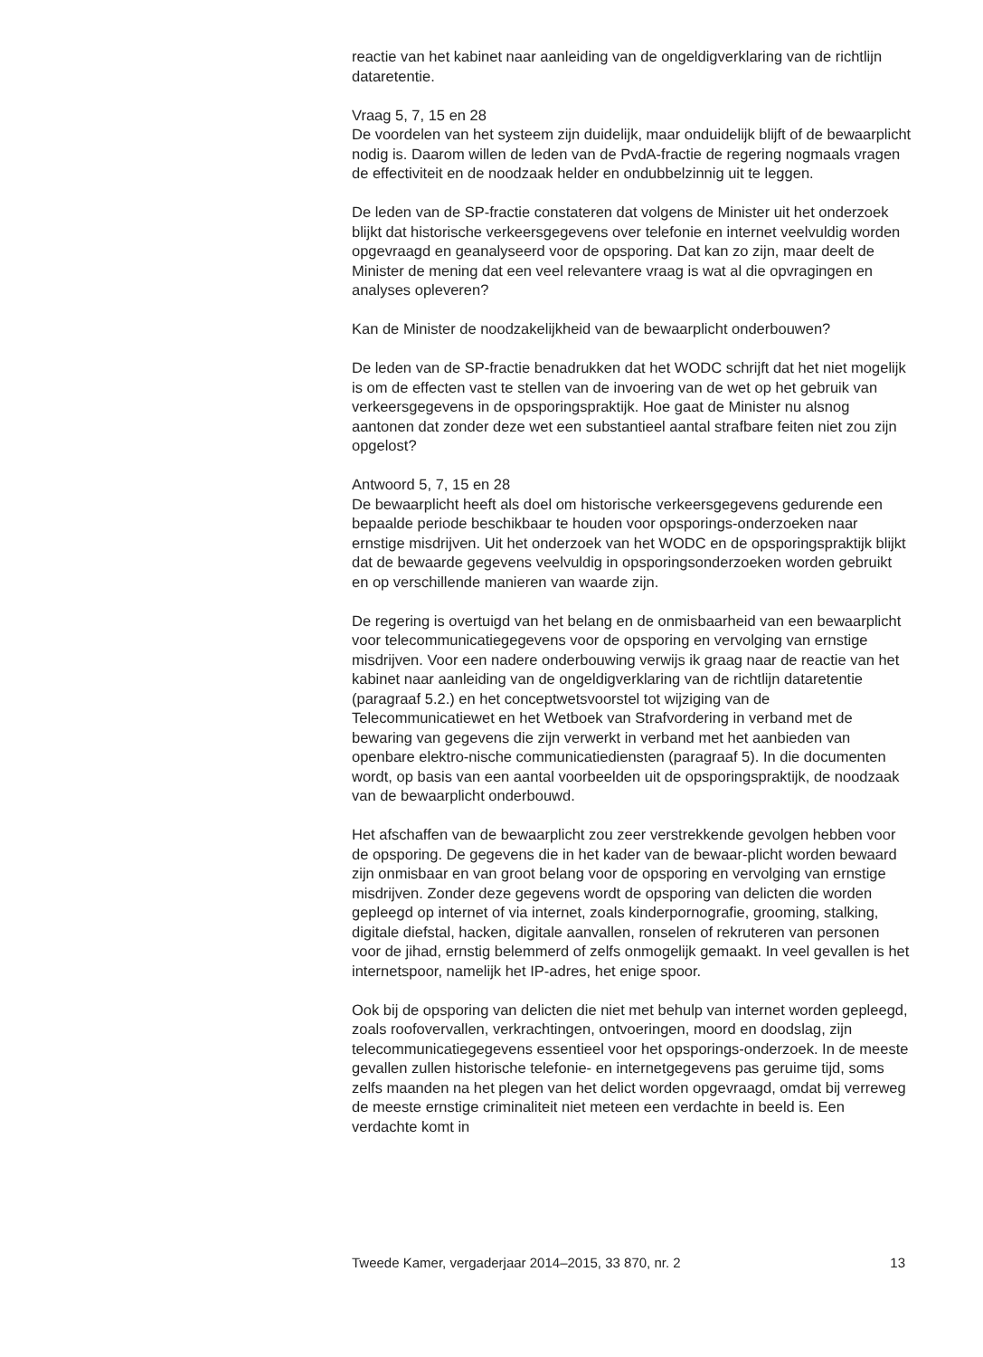reactie van het kabinet naar aanleiding van de ongeldigverklaring van de richtlijn dataretentie.
Vraag 5, 7, 15 en 28
De voordelen van het systeem zijn duidelijk, maar onduidelijk blijft of de bewaarplicht nodig is. Daarom willen de leden van de PvdA-fractie de regering nogmaals vragen de effectiviteit en de noodzaak helder en ondubbelzinnig uit te leggen.
De leden van de SP-fractie constateren dat volgens de Minister uit het onderzoek blijkt dat historische verkeersgegevens over telefonie en internet veelvuldig worden opgevraagd en geanalyseerd voor de opsporing. Dat kan zo zijn, maar deelt de Minister de mening dat een veel relevantere vraag is wat al die opvragingen en analyses opleveren?
Kan de Minister de noodzakelijkheid van de bewaarplicht onderbouwen?
De leden van de SP-fractie benadrukken dat het WODC schrijft dat het niet mogelijk is om de effecten vast te stellen van de invoering van de wet op het gebruik van verkeersgegevens in de opsporingspraktijk. Hoe gaat de Minister nu alsnog aantonen dat zonder deze wet een substantieel aantal strafbare feiten niet zou zijn opgelost?
Antwoord 5, 7, 15 en 28
De bewaarplicht heeft als doel om historische verkeersgegevens gedurende een bepaalde periode beschikbaar te houden voor opsporings-onderzoeken naar ernstige misdrijven. Uit het onderzoek van het WODC en de opsporingspraktijk blijkt dat de bewaarde gegevens veelvuldig in opsporingsonderzoeken worden gebruikt en op verschillende manieren van waarde zijn.
De regering is overtuigd van het belang en de onmisbaarheid van een bewaarplicht voor telecommunicatiegegevens voor de opsporing en vervolging van ernstige misdrijven. Voor een nadere onderbouwing verwijs ik graag naar de reactie van het kabinet naar aanleiding van de ongeldigverklaring van de richtlijn dataretentie (paragraaf 5.2.) en het conceptwetsvoorstel tot wijziging van de Telecommunicatiewet en het Wetboek van Strafvordering in verband met de bewaring van gegevens die zijn verwerkt in verband met het aanbieden van openbare elektro-nische communicatiediensten (paragraaf 5). In die documenten wordt, op basis van een aantal voorbeelden uit de opsporingspraktijk, de noodzaak van de bewaarplicht onderbouwd.
Het afschaffen van de bewaarplicht zou zeer verstrekkende gevolgen hebben voor de opsporing. De gegevens die in het kader van de bewaar-plicht worden bewaard zijn onmisbaar en van groot belang voor de opsporing en vervolging van ernstige misdrijven. Zonder deze gegevens wordt de opsporing van delicten die worden gepleegd op internet of via internet, zoals kinderpornografie, grooming, stalking, digitale diefstal, hacken, digitale aanvallen, ronselen of rekruteren van personen voor de jihad, ernstig belemmerd of zelfs onmogelijk gemaakt. In veel gevallen is het internetspoor, namelijk het IP-adres, het enige spoor.
Ook bij de opsporing van delicten die niet met behulp van internet worden gepleegd, zoals roofovervallen, verkrachtingen, ontvoeringen, moord en doodslag, zijn telecommunicatiegegevens essentieel voor het opsporings-onderzoek. In de meeste gevallen zullen historische telefonie- en internetgegevens pas geruime tijd, soms zelfs maanden na het plegen van het delict worden opgevraagd, omdat bij verreweg de meeste ernstige criminaliteit niet meteen een verdachte in beeld is. Een verdachte komt in
Tweede Kamer, vergaderjaar 2014–2015, 33 870, nr. 2 13